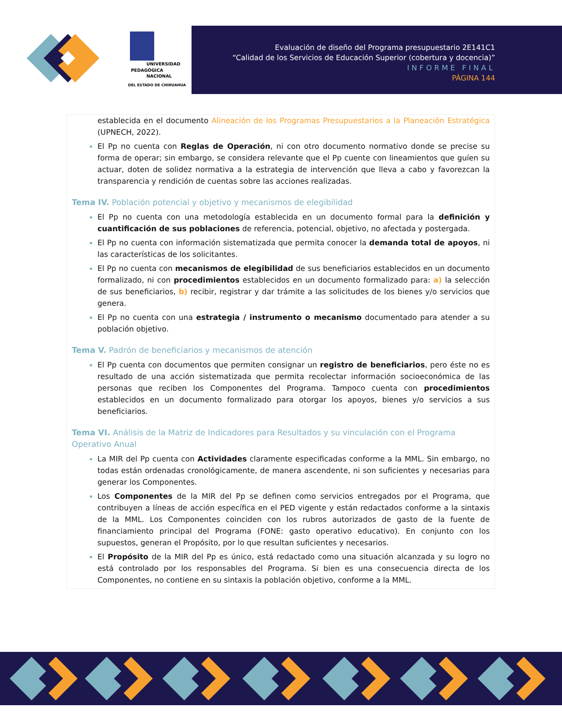UNIVERSIDAD
PEDAGÓGICA
NACIONAL
DEL ESTADO DE CHIHUAHUA
Evaluación de diseño del Programa presupuestario 2E141C1
“Calidad de los Servicios de Educación Superior (cobertura y docencia)”
INFORME FINAL
PÁGINA 144
establecida en el documento Alineación de los Programas Presupuestarios a la Planeación Estratégica (UPNECH, 2022).
El Pp no cuenta con Reglas de Operación, ni con otro documento normativo donde se precise su forma de operar; sin embargo, se considera relevante que el Pp cuente con lineamientos que guíen su actuar, doten de solidez normativa a la estrategia de intervención que lleva a cabo y favorezcan la transparencia y rendición de cuentas sobre las acciones realizadas.
Tema IV. Población potencial y objetivo y mecanismos de elegibilidad
El Pp no cuenta con una metodología establecida en un documento formal para la definición y cuantificación de sus poblaciones de referencia, potencial, objetivo, no afectada y postergada.
El Pp no cuenta con información sistematizada que permita conocer la demanda total de apoyos, ni las características de los solicitantes.
El Pp no cuenta con mecanismos de elegibilidad de sus beneficiarios establecidos en un documento formalizado, ni con procedimientos establecidos en un documento formalizado para: a) la selección de sus beneficiarios, b) recibir, registrar y dar trámite a las solicitudes de los bienes y/o servicios que genera.
El Pp no cuenta con una estrategia / instrumento o mecanismo documentado para atender a su población objetivo.
Tema V. Padrón de beneficiarios y mecanismos de atención
El Pp cuenta con documentos que permiten consignar un registro de beneficiarios, pero éste no es resultado de una acción sistematizada que permita recolectar información socioeconómica de las personas que reciben los Componentes del Programa. Tampoco cuenta con procedimientos establecidos en un documento formalizado para otorgar los apoyos, bienes y/o servicios a sus beneficiarios.
Tema VI. Análisis de la Matriz de Indicadores para Resultados y su vinculación con el Programa Operativo Anual
La MIR del Pp cuenta con Actividades claramente especificadas conforme a la MML. Sin embargo, no todas están ordenadas cronológicamente, de manera ascendente, ni son suficientes y necesarias para generar los Componentes.
Los Componentes de la MIR del Pp se definen como servicios entregados por el Programa, que contribuyen a líneas de acción específica en el PED vigente y están redactados conforme a la sintaxis de la MML. Los Componentes coinciden con los rubros autorizados de gasto de la fuente de financiamiento principal del Programa (FONE: gasto operativo educativo). En conjunto con los supuestos, generan el Propósito, por lo que resultan suficientes y necesarios.
El Propósito de la MIR del Pp es único, está redactado como una situación alcanzada y su logro no está controlado por los responsables del Programa. Si bien es una consecuencia directa de los Componentes, no contiene en su sintaxis la población objetivo, conforme a la MML.